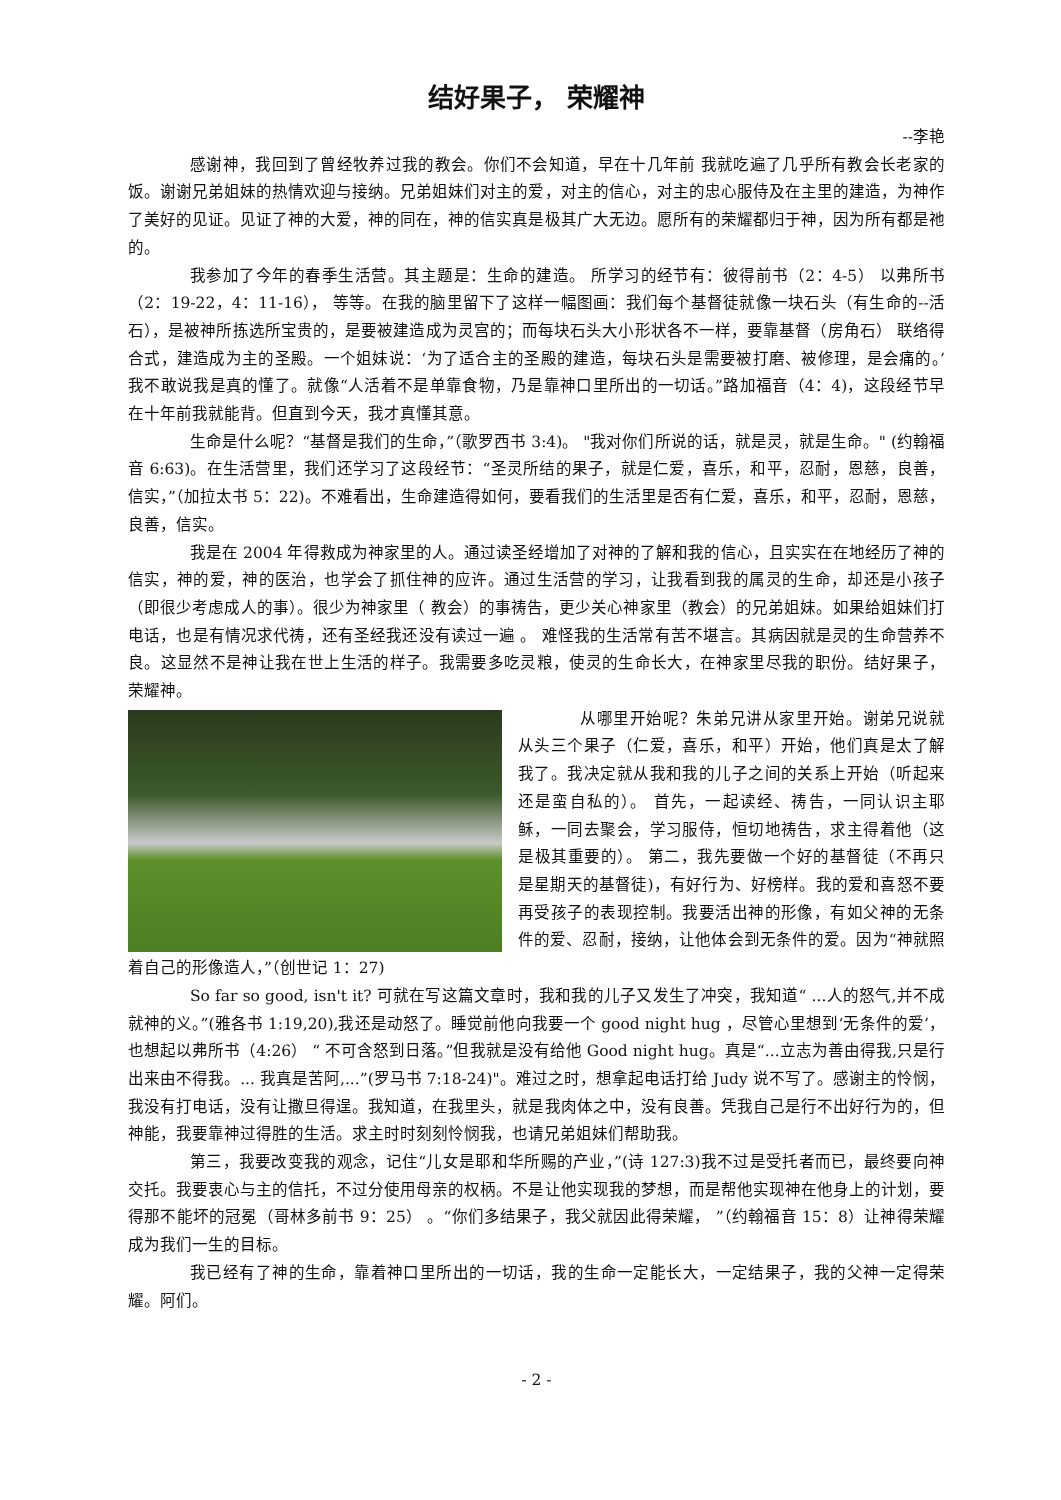结好果子， 荣耀神
--李艳
感谢神，我回到了曾经牧养过我的教会。你们不会知道，早在十几年前 我就吃遍了几乎所有教会长老家的饭。谢谢兄弟姐妹的热情欢迎与接纳。兄弟姐妹们对主的爱，对主的信心，对主的忠心服侍及在主里的建造，为神作了美好的见证。见证了神的大爱，神的同在，神的信实真是极其广大无边。愿所有的荣耀都归于神，因为所有都是祂的。
我参加了今年的春季生活营。其主题是：生命的建造。 所学习的经节有：彼得前书（2：4-5） 以弗所书（2：19-22，4：11-16）， 等等。在我的脑里留下了这样一幅图画：我们每个基督徒就像一块石头（有生命的--活石），是被神所拣选所宝贵的，是要被建造成为灵宫的；而每块石头大小形状各不一样，要靠基督（房角石） 联络得合式，建造成为主的圣殿。一个姐妹说：‘为了适合主的圣殿的建造，每块石头是需要被打磨、被修理，是会痛的。’我不敢说我是真的懂了。就像“人活着不是单靠食物，乃是靠神口里所出的一切话。”路加福音（4：4)，这段经节早在十年前我就能背。但直到今天，我才真懂其意。
生命是什么呢？“基督是我们的生命，”（歌罗西书 3:4)。 "我对你们所说的话，就是灵，就是生命。" (约翰福音 6:63)。在生活营里，我们还学习了这段经节：“圣灵所结的果子，就是仁爱，喜乐，和平，忍耐，恩慈，良善，信实，”（加拉太书 5：22)。不难看出，生命建造得如何，要看我们的生活里是否有仁爱，喜乐，和平，忍耐，恩慈，良善，信实。
我是在 2004 年得救成为神家里的人。通过读圣经增加了对神的了解和我的信心，且实实在在地经历了神的信实，神的爱，神的医治，也学会了抓住神的应许。通过生活营的学习，让我看到我的属灵的生命，却还是小孩子（即很少考虑成人的事）。很少为神家里（ 教会）的事祷告，更少关心神家里（教会）的兄弟姐妹。如果给姐妹们打电话，也是有情况求代祷，还有圣经我还没有读过一遍 。 难怪我的生活常有苦不堪言。其病因就是灵的生命营养不良。这显然不是神让我在世上生活的样子。我需要多吃灵粮，使灵的生命长大，在神家里尽我的职份。结好果子， 荣耀神。
从哪里开始呢？朱弟兄讲从家里开始。谢弟兄说就从头三个果子（仁爱，喜乐，和平）开始，他们真是太了解我了。我决定就从我和我的儿子之间的关系上开始（听起来还是蛮自私的）。 首先，一起读经、祷告，一同认识主耶稣，一同去聚会，学习服侍，恒切地祷告，求主得着他（这是极其重要的）。 第二，我先要做一个好的基督徒（不再只是星期天的基督徒)，有好行为、好榜样。我的爱和喜怒不要再受孩子的表现控制。我要活出神的形像，有如父神的无条件的爱、忍耐，接纳，让他体会到无条件的爱。因为“神就照着自己的形像造人，”（创世记 1：27)
So far so good, isn't it? 可就在写这篇文章时，我和我的儿子又发生了冲突，我知道“ ...人的怒气,并不成就神的义。”(雅各书 1:19,20),我还是动怒了。睡觉前他向我要一个 good night hug ，尽管心里想到‘无条件的爱’，也想起以弗所书（4:26） “ 不可含怒到日落。”但我就是没有给他 Good night hug。真是“...立志为善由得我,只是行出来由不得我。... 我真是苦阿,...”(罗马书 7:18-24)"。难过之时，想拿起电话打给 Judy 说不写了。感谢主的怜悯，我没有打电话，没有让撒旦得逞。我知道，在我里头，就是我肉体之中，没有良善。凭我自己是行不出好行为的，但神能，我要靠神过得胜的生活。求主时时刻刻怜悯我，也请兄弟姐妹们帮助我。
第三，我要改变我的观念，记住“儿女是耶和华所赐的产业，”(诗 127:3)我不过是受托者而已，最终要向神交托。我要衷心与主的信托，不过分使用母亲的权柄。不是让他实现我的梦想，而是帮他实现神在他身上的计划，要得那不能坏的冠冕（哥林多前书 9：25） 。“你们多结果子，我父就因此得荣耀， ”（约翰福音 15：8）让神得荣耀成为我们一生的目标。
我已经有了神的生命，靠着神口里所出的一切话，我的生命一定能长大，一定结果子，我的父神一定得荣耀。阿们。
- 2 -